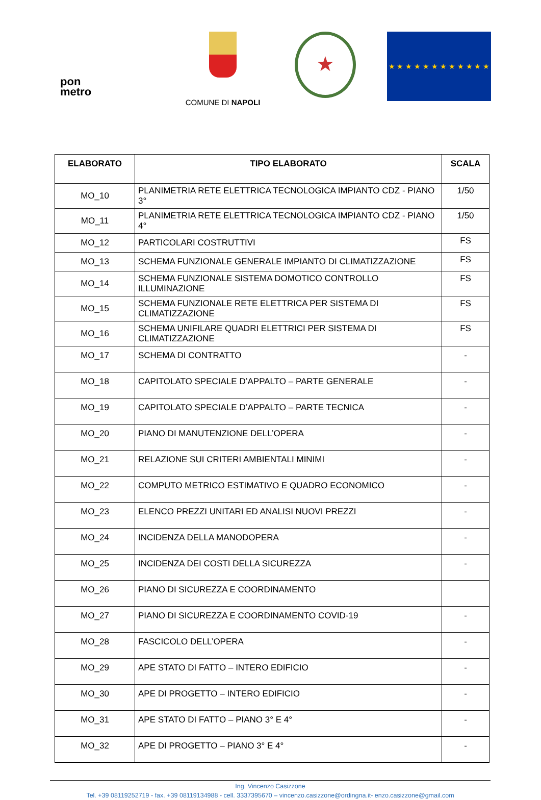pon
metro
COMUNE DI NAPOLI
★
★ ★ ★ ★ ★ ★ ★ ★ ★ ★ ★ ★
| ELABORATO | TIPO ELABORATO | SCALA |
| --- | --- | --- |
| MO_10 | PLANIMETRIA RETE ELETTRICA TECNOLOGICA IMPIANTO CDZ - PIANO 3° | 1/50 |
| MO_11 | PLANIMETRIA RETE ELETTRICA TECNOLOGICA IMPIANTO CDZ - PIANO 4° | 1/50 |
| MO_12 | PARTICOLARI COSTRUTTIVI | FS |
| MO_13 | SCHEMA FUNZIONALE GENERALE IMPIANTO DI CLIMATIZZAZIONE | FS |
| MO_14 | SCHEMA FUNZIONALE SISTEMA DOMOTICO CONTROLLO ILLUMINAZIONE | FS |
| MO_15 | SCHEMA FUNZIONALE RETE ELETTRICA PER SISTEMA DI CLIMATIZZAZIONE | FS |
| MO_16 | SCHEMA UNIFILARE QUADRI ELETTRICI PER SISTEMA DI CLIMATIZZAZIONE | FS |
| MO_17 | SCHEMA DI CONTRATTO | - |
| MO_18 | CAPITOLATO SPECIALE D’APPALTO – PARTE GENERALE | - |
| MO_19 | CAPITOLATO SPECIALE D’APPALTO – PARTE TECNICA | - |
| MO_20 | PIANO DI MANUTENZIONE DELL’OPERA | - |
| MO_21 | RELAZIONE SUI CRITERI AMBIENTALI MINIMI | - |
| MO_22 | COMPUTO METRICO ESTIMATIVO E QUADRO ECONOMICO | - |
| MO_23 | ELENCO PREZZI UNITARI ED ANALISI NUOVI PREZZI | - |
| MO_24 | INCIDENZA DELLA MANODOPERA | - |
| MO_25 | INCIDENZA DEI COSTI DELLA SICUREZZA | - |
| MO_26 | PIANO DI SICUREZZA E COORDINAMENTO | |
| MO_27 | PIANO DI SICUREZZA E COORDINAMENTO COVID-19 | - |
| MO_28 | FASCICOLO DELL’OPERA | - |
| MO_29 | APE STATO DI FATTO – INTERO EDIFICIO | - |
| MO_30 | APE DI PROGETTO – INTERO EDIFICIO | - |
| MO_31 | APE STATO DI FATTO – PIANO 3° E 4° | - |
| MO_32 | APE DI PROGETTO – PIANO 3° E 4° | - |
Ing. Vincenzo Casizzone
Tel. +39 08119252719 - fax. +39 08119134988 - cell. 3337395670 – vincenzo.casizzone@ordingna.it- enzo.casizzone@gmail.com